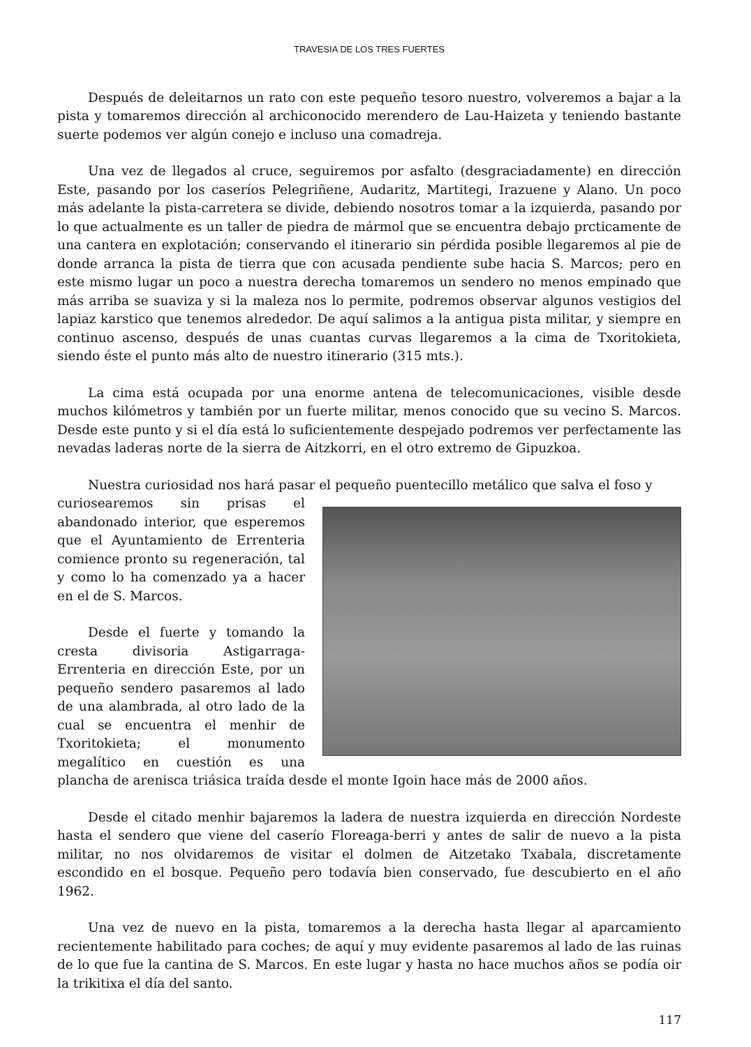TRAVESIA DE LOS TRES FUERTES
Después de deleitarnos un rato con este pequeño tesoro nuestro, volveremos a bajar a la pista y tomaremos dirección al archiconocido merendero de Lau-Haizeta y teniendo bastante suerte podemos ver algún conejo e incluso una comadreja.
Una vez de llegados al cruce, seguiremos por asfalto (desgraciadamente) en dirección Este, pasando por los caseríos Pelegriñene, Audaritz, Martitegi, Irazuene y Alano. Un poco más adelante la pista-carretera se divide, debiendo nosotros tomar a la izquierda, pasando por lo que actualmente es un taller de piedra de mármol que se encuentra debajo prcticamente de una cantera en explotación; conservando el itinerario sin pérdida posible llegaremos al pie de donde arranca la pista de tierra que con acusada pendiente sube hacia S. Marcos; pero en este mismo lugar un poco a nuestra derecha tomaremos un sendero no menos empinado que más arriba se suaviza y si la maleza nos lo permite, podremos observar algunos vestigios del lapiaz karstico que tenemos alrededor. De aquí salimos a la antigua pista militar, y siempre en continuo ascenso, después de unas cuantas curvas llegaremos a la cima de Txoritokieta, siendo éste el punto más alto de nuestro itinerario (315 mts.).
La cima está ocupada por una enorme antena de telecomunicaciones, visible desde muchos kilómetros y también por un fuerte militar, menos conocido que su vecino S. Marcos. Desde este punto y si el día está lo suficientemente despejado podremos ver perfectamente las nevadas laderas norte de la sierra de Aitzkorri, en el otro extremo de Gipuzkoa.
Nuestra curiosidad nos hará pasar el pequeño puentecillo metálico que salva el foso y
curiosearemos sin prisas el abandonado interior, que esperemos que el Ayuntamiento de Errenteria comience pronto su regeneración, tal y como lo ha comenzado ya a hacer en el de S. Marcos.
Desde el fuerte y tomando la cresta divisoria Astigarraga-Errenteria en dirección Este, por un pequeño sendero pasaremos al lado de una alambrada, al otro lado de la cual se encuentra el menhir de Txoritokieta; el monumento megalítico en cuestión es una plancha de arenisca triásica traída desde el monte Igoin hace más de 2000 años.
Desde el citado menhir bajaremos la ladera de nuestra izquierda en dirección Nordeste hasta el sendero que viene del caserío Floreaga-berri y antes de salir de nuevo a la pista militar, no nos olvidaremos de visitar el dolmen de Aitzetako Txabala, discretamente escondido en el bosque. Pequeño pero todavía bien conservado, fue descubierto en el año 1962.
Una vez de nuevo en la pista, tomaremos a la derecha hasta llegar al aparcamiento recientemente habilitado para coches; de aquí y muy evidente pasaremos al lado de las ruinas de lo que fue la cantina de S. Marcos. En este lugar y hasta no hace muchos años se podía oir la trikitixa el día del santo.
117